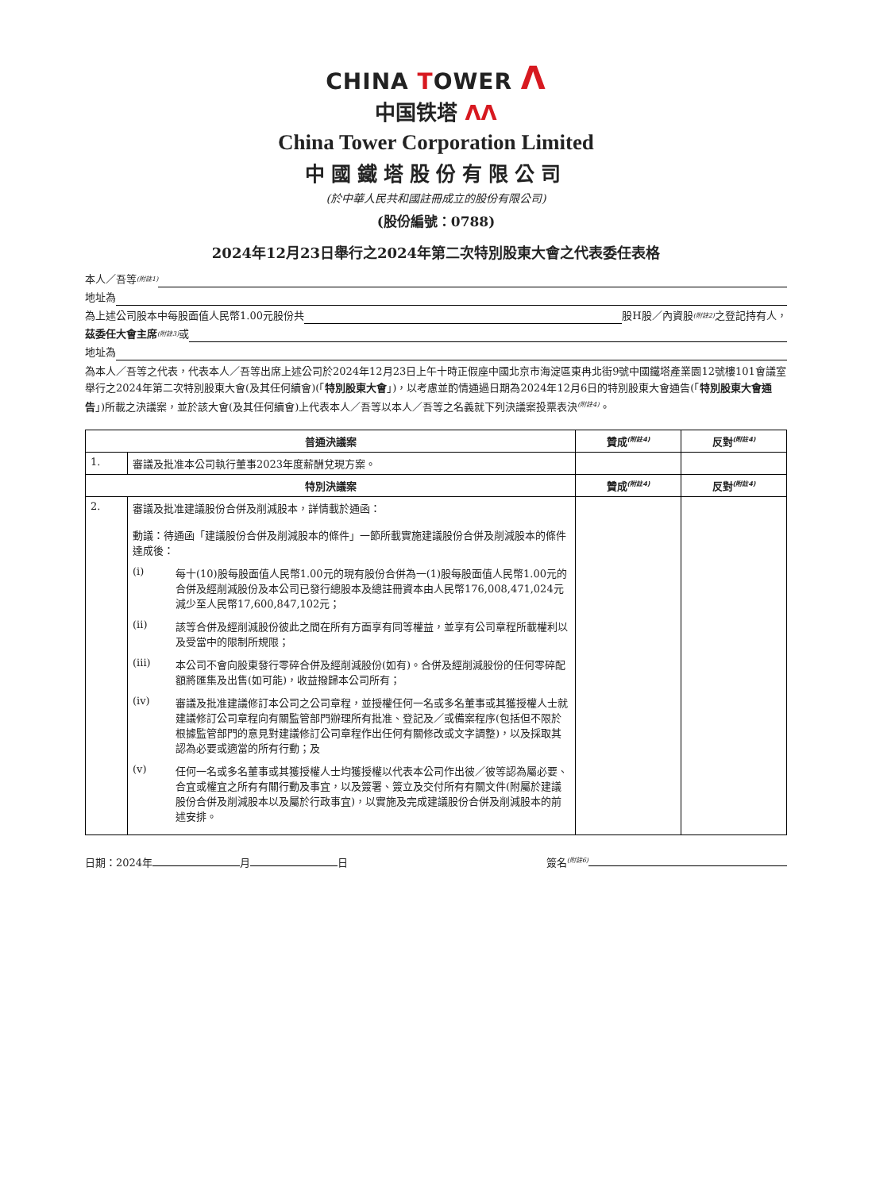CHINA TOWER Λ
中国铁塔 ΛΛ
China Tower Corporation Limited
中國鐵塔股份有限公司
(於中華人民共和國註冊成立的股份有限公司)
(股份編號：0788)
2024年12月23日舉行之2024年第二次特別股東大會之代表委任表格
本人／吾等<sup>(附註1)</sup>
地址為
為上述公司股本中每股面值人民幣1.00元股份共 股H股／內資股<sup>(附註2)</sup>之登記持有人，
茲委任大會主席<sup>(附註3)</sup>或
地址為
為本人／吾等之代表，代表本人／吾等出席上述公司於2024年12月23日上午十時正假座中國北京市海淀區東冉北街9號中國鐵塔產業園12號樓101會議室舉行之2024年第二次特別股東大會(及其任何續會)(「特別股東大會」)，以考慮並酌情通過日期為2024年12月6日的特別股東大會通告(「特別股東大會通告」)所載之決議案，並於該大會(及其任何續會)上代表本人／吾等以本人／吾等之名義就下列決議案投票表決<sup>(附註4)</sup>。
| 普通決議案 | | 贊成<sup>(附註4)</sup> | 反對<sup>(附註4)</sup> |
| --- | --- | --- | --- |
| 1. | 審議及批准本公司執行董事2023年度薪酬兌現方案。 | | |
| 特別決議案 | | 贊成<sup>(附註4)</sup> | 反對<sup>(附註4)</sup> |
| 2. | 審議及批准建議股份合併及削減股本，詳情載於通函： 動議：待通函「建議股份合併及削減股本的條件」一節所載實施建議股份合併及削減股本的條件達成後： (i) 每十(10)股每股面值人民幣1.00元的現有股份合併為一(1)股每股面值人民幣1.00元的合併及經削減股份及本公司已發行總股本及總註冊資本由人民幣176,008,471,024元減少至人民幣17,600,847,102元； (ii) 該等合併及經削減股份彼此之間在所有方面享有同等權益，並享有公司章程所載權利以及受當中的限制所規限； (iii) 本公司不會向股東發行零碎合併及經削減股份(如有)。合併及經削減股份的任何零碎配額將匯集及出售(如可能)，收益撥歸本公司所有； (iv) 審議及批准建議修訂本公司之公司章程，並授權任何一名或多名董事或其獲授權人士就建議修訂公司章程向有關監管部門辦理所有批准、登記及／或備案程序(包括但不限於根據監管部門的意見對建議修訂公司章程作出任何有關修改或文字調整)，以及採取其認為必要或適當的所有行動；及 (v) 任何一名或多名董事或其獲授權人士均獲授權以代表本公司作出彼／彼等認為屬必要、合宜或權宜之所有有關行動及事宜，以及簽署、簽立及交付所有有關文件(附屬於建議股份合併及削減股本以及屬於行政事宜)，以實施及完成建議股份合併及削減股本的前述安排。 | | |
日期：2024年 月 日 簽名<sup>(附註6)</sup>